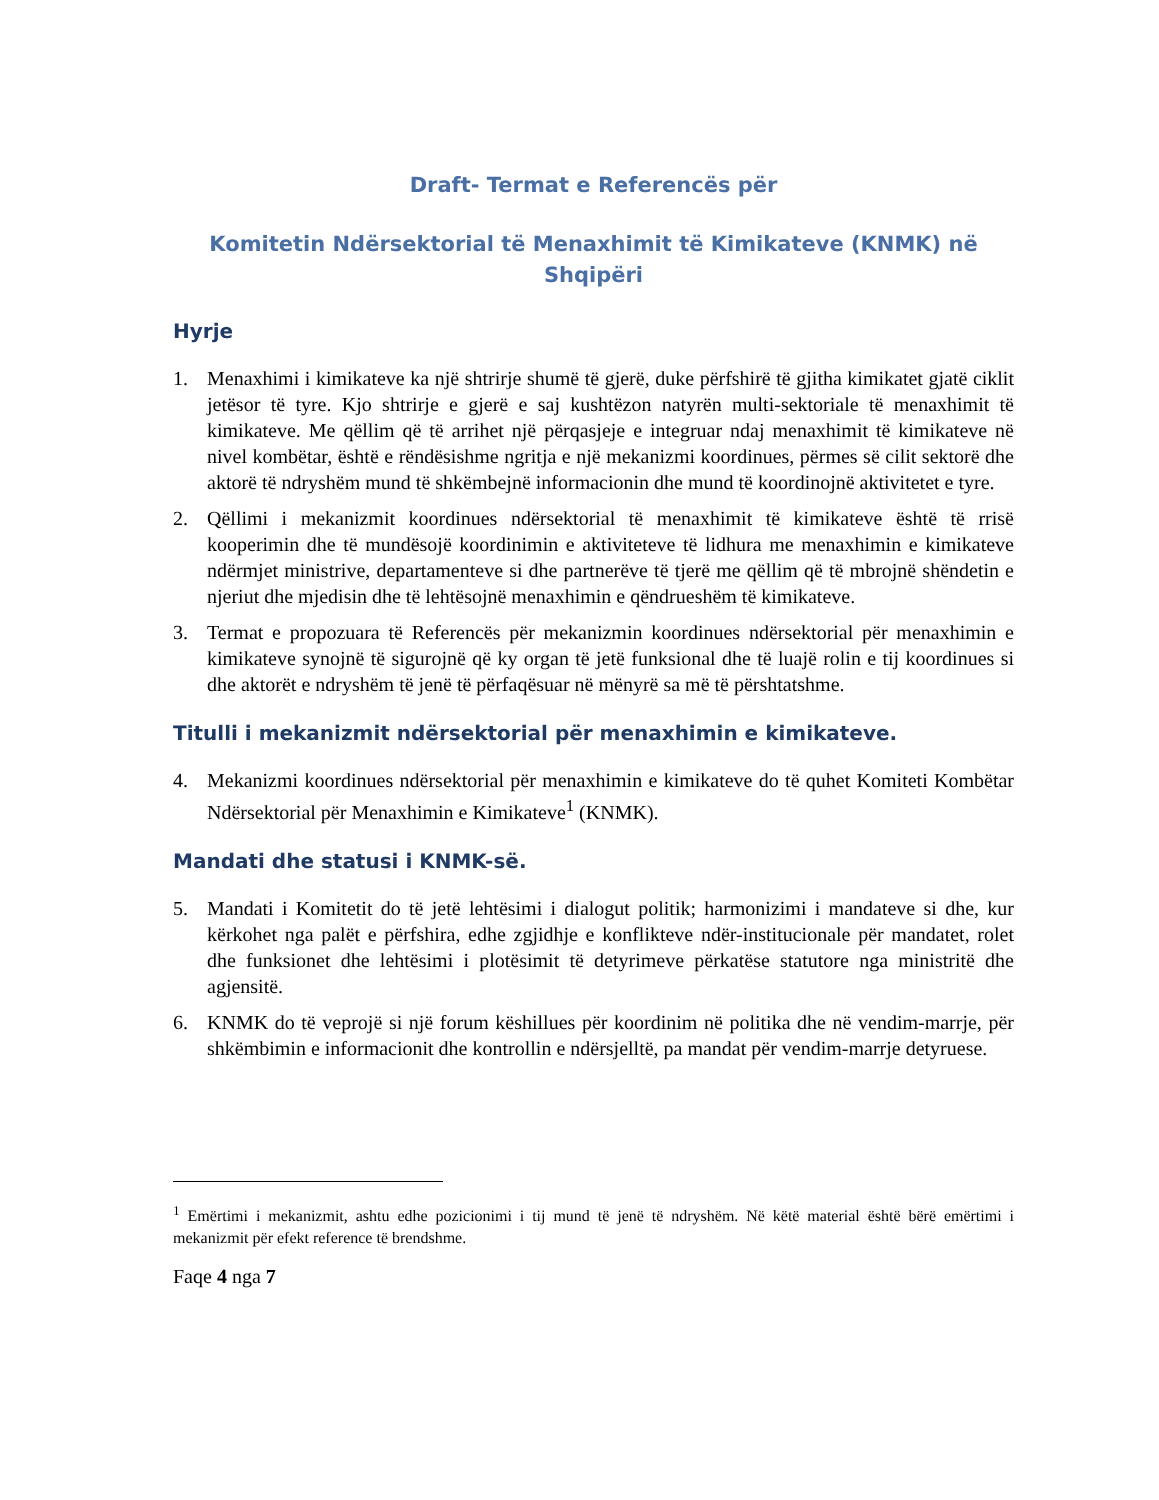Draft- Termat e Referencës për
Komitetin Ndërsektorial të Menaxhimit të Kimikateve (KNMK) në
Shqipëri
Hyrje
1. Menaxhimi i kimikateve ka një shtrirje shumë të gjerë, duke përfshirë të gjitha kimikatet gjatë ciklit jetësor të tyre. Kjo shtrirje e gjerë e saj kushtëzon natyrën multi-sektoriale të menaxhimit të kimikateve. Me qëllim që të arrihet një përqasjeje e integruar ndaj menaxhimit të kimikateve në nivel kombëtar, është e rëndësishme ngritja e një mekanizmi koordinues, përmes së cilit sektorë dhe aktorë të ndryshëm mund të shkëmbejnë informacionin dhe mund të koordinojnë aktivitetet e tyre.
2. Qëllimi i mekanizmit koordinues ndërsektorial të menaxhimit të kimikateve është të rrisë kooperimin dhe të mundësojë koordinimin e aktiviteteve të lidhura me menaxhimin e kimikateve ndërmjet ministrive, departamenteve si dhe partnerëve të tjerë me qëllim që të mbrojnë shëndetin e njeriut dhe mjedisin dhe të lehtësojnë menaxhimin e qëndrueshëm të kimikateve.
3. Termat e propozuara të Referencës për mekanizmin koordinues ndërsektorial për menaxhimin e kimikateve synojnë të sigurojnë që ky organ të jetë funksional dhe të luajë rolin e tij koordinues si dhe aktorët e ndryshëm të jenë të përfaqësuar në mënyrë sa më të përshtatshme.
Titulli i mekanizmit ndërsektorial për menaxhimin e kimikateve.
4. Mekanizmi koordinues ndërsektorial për menaxhimin e kimikateve do të quhet Komiteti Kombëtar Ndërsektorial për Menaxhimin e Kimikateve<sup>1</sup> (KNMK).
Mandati dhe statusi i KNMK-së.
5. Mandati i Komitetit do të jetë lehtësimi i dialogut politik; harmonizimi i mandateve si dhe, kur kërkohet nga palët e përfshira, edhe zgjidhje e konflikteve ndër-institucionale për mandatet, rolet dhe funksionet dhe lehtësimi i plotësimit të detyrimeve përkatëse statutore nga ministritë dhe agjensitë.
6. KNMK do të veprojë si një forum këshillues për koordinim në politika dhe në vendim-marrje, për shkëmbimin e informacionit dhe kontrollin e ndërsjelltë, pa mandat për vendim-marrje detyruese.
<sup>1</sup> Emërtimi i mekanizmit, ashtu edhe pozicionimi i tij mund të jenë të ndryshëm. Në këtë material është bërë emërtimi i mekanizmit për efekt reference të brendshme.
Faqe 4 nga 7